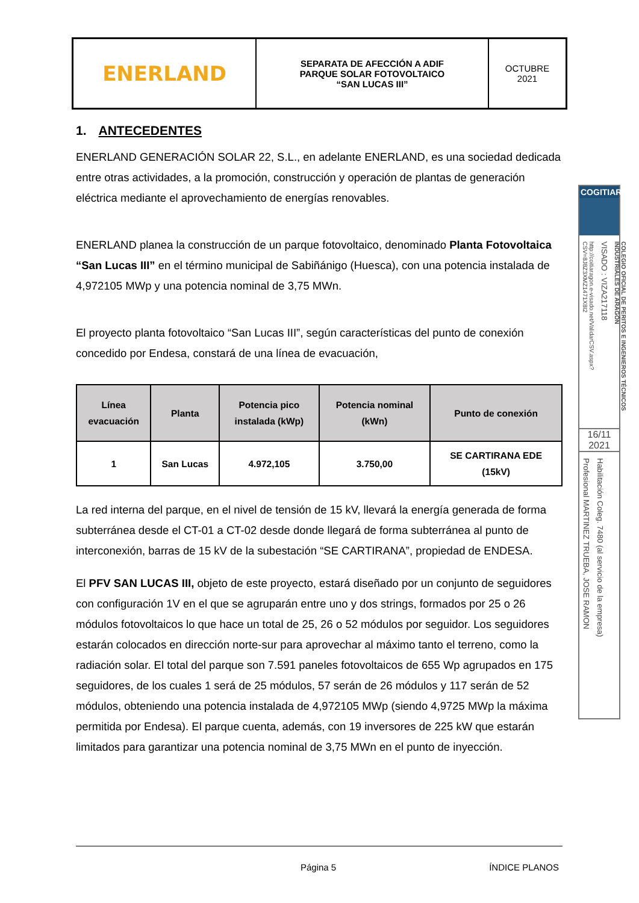| ENERLAND | SEPARATA DE AFECCIÓN A ADIF PARQUE SOLAR FOTOVOLTAICO “SAN LUCAS III” | OCTUBRE 2021 |
1. ANTECEDENTES
ENERLAND GENERACIÓN SOLAR 22, S.L., en adelante ENERLAND, es una sociedad dedicada entre otras actividades, a la promoción, construcción y operación de plantas de generación eléctrica mediante el aprovechamiento de energías renovables.
ENERLAND planea la construcción de un parque fotovoltaico, denominado Planta Fotovoltaica “San Lucas III” en el término municipal de Sabiñánigo (Huesca), con una potencia instalada de 4,972105 MWp y una potencia nominal de 3,75 MWn.
El proyecto planta fotovoltaico “San Lucas III”, según características del punto de conexión concedido por Endesa, constará de una línea de evacuación,
| Línea evacuación | Planta | Potencia pico instalada (kWp) | Potencia nominal (kWn) | Punto de conexión |
| --- | --- | --- | --- | --- |
| 1 | San Lucas | 4.972,105 | 3.750,00 | SE CARTIRANA EDE (15kV) |
La red interna del parque, en el nivel de tensión de 15 kV, llevará la energía generada de forma subterránea desde el CT-01 a CT-02 desde donde llegará de forma subterránea al punto de interconexión, barras de 15 kV de la subestación “SE CARTIRANA”, propiedad de ENDESA.
El PFV SAN LUCAS III, objeto de este proyecto, estará diseñado por un conjunto de seguidores con configuración 1V en el que se agruparán entre uno y dos strings, formados por 25 o 26 módulos fotovoltaicos lo que hace un total de 25, 26 o 52 módulos por seguidor. Los seguidores estarán colocados en dirección norte-sur para aprovechar al máximo tanto el terreno, como la radiación solar. El total del parque son 7.591 paneles fotovoltaicos de 655 Wp agrupados en 175 seguidores, de los cuales 1 será de 25 módulos, 57 serán de 26 módulos y 117 serán de 52 módulos, obteniendo una potencia instalada de 4,972105 MWp (siendo 4,9725 MWp la máxima permitida por Endesa). El parque cuenta, además, con 19 inversores de 225 kW que estarán limitados para garantizar una potencia nominal de 3,75 MWn en el punto de inyección.
Página 5 ÍNDICE PLANOS
COGITIAR
http://coitiaragon.e-visado.net/ValidarCSV.aspx?CSV=8J8Z3XMZ1471X8I2
VISADO : VIZA217118
COLEGIO OFICIAL DE PERITOS E INGENIEROS TÉCNICOS INDUSTRIALES DE ARAGÓN
16/11
2021
Profesional MARTINEZ TRUEBA, JOSE RAMON
Habilitación Coleg. 7480 (al servicio de la empresa)